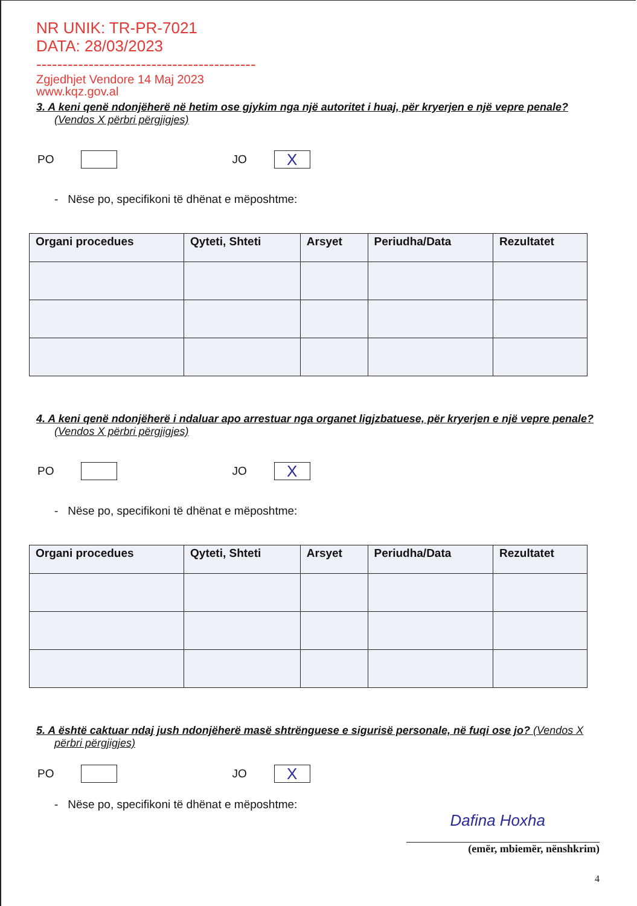NR UNIK: TR-PR-7021
DATA: 28/03/2023
------------------------------------------
Zgjedhjet Vendore 14 Maj 2023
www.kqz.gov.al
3. A keni qenë ndonjëherë në hetim ose gjykim nga një autoritet i huaj, për kryerjen e një vepre penale? (Vendos X përbri përgjigjes)
PO JO X
- Nëse po, specifikoni të dhënat e mëposhtme:
| Organi procedues | Qyteti, Shteti | Arsyet | Periudha/Data | Rezultatet |
| --- | --- | --- | --- | --- |
4. A keni qenë ndonjëherë i ndaluar apo arrestuar nga organet ligjzbatuese, për kryerjen e një vepre penale? (Vendos X përbri përgjigjes)
PO JO X
- Nëse po, specifikoni të dhënat e mëposhtme:
| Organi procedues | Qyteti, Shteti | Arsyet | Periudha/Data | Rezultatet |
| --- | --- | --- | --- | --- |
5. A është caktuar ndaj jush ndonjëherë masë shtrënguese e sigurisë personale, në fuqi ose jo? (Vendos X përbri përgjigjes)
PO JO X
- Nëse po, specifikoni të dhënat e mëposhtme:
Dafina Hoxha
(emër, mbiemër, nënshkrim)
4